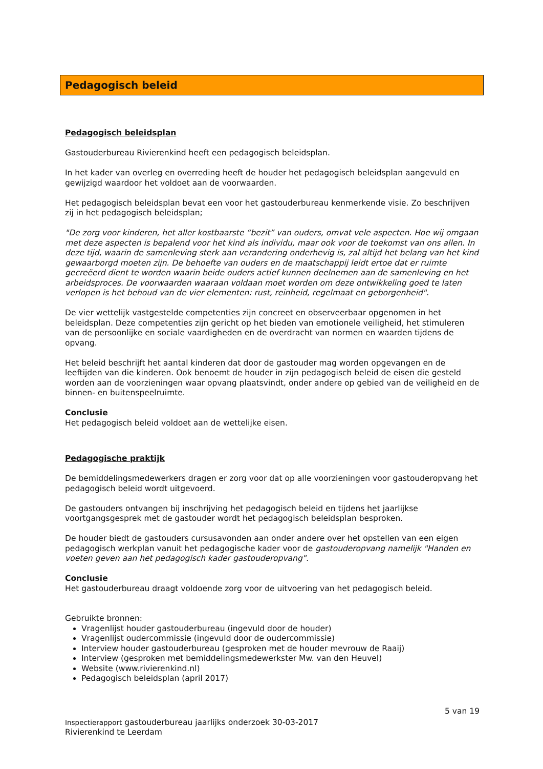Pedagogisch beleid
Pedagogisch beleidsplan
Gastouderbureau Rivierenkind heeft een pedagogisch beleidsplan.
In het kader van overleg en overreding heeft de houder het pedagogisch beleidsplan aangevuld en gewijzigd waardoor het voldoet aan de voorwaarden.
Het pedagogisch beleidsplan bevat een voor het gastouderbureau kenmerkende visie. Zo beschrijven zij in het pedagogisch beleidsplan;
"De zorg voor kinderen, het aller kostbaarste “bezit” van ouders, omvat vele aspecten. Hoe wij omgaan met deze aspecten is bepalend voor het kind als individu, maar ook voor de toekomst van ons allen. In deze tijd, waarin de samenleving sterk aan verandering onderhevig is, zal altijd het belang van het kind gewaarborgd moeten zijn. De behoefte van ouders en de maatschappij leidt ertoe dat er ruimte gecreëerd dient te worden waarin beide ouders actief kunnen deelnemen aan de samenleving en het arbeidsproces. De voorwaarden waaraan voldaan moet worden om deze ontwikkeling goed te laten verlopen is het behoud van de vier elementen: rust, reinheid, regelmaat en geborgenheid".
De vier wettelijk vastgestelde competenties zijn concreet en observeerbaar opgenomen in het beleidsplan. Deze competenties zijn gericht op het bieden van emotionele veiligheid, het stimuleren van de persoonlijke en sociale vaardigheden en de overdracht van normen en waarden tijdens de opvang.
Het beleid beschrijft het aantal kinderen dat door de gastouder mag worden opgevangen en de leeftijden van die kinderen. Ook benoemt de houder in zijn pedagogisch beleid de eisen die gesteld worden aan de voorzieningen waar opvang plaatsvindt, onder andere op gebied van de veiligheid en de binnen- en buitenspeelruimte.
Conclusie
Het pedagogisch beleid voldoet aan de wettelijke eisen.
Pedagogische praktijk
De bemiddelingsmedewerkers dragen er zorg voor dat op alle voorzieningen voor gastouderopvang het pedagogisch beleid wordt uitgevoerd.
De gastouders ontvangen bij inschrijving het pedagogisch beleid en tijdens het jaarlijkse voortgangsgesprek met de gastouder wordt het pedagogisch beleidsplan besproken.
De houder biedt de gastouders cursusavonden aan onder andere over het opstellen van een eigen pedagogisch werkplan vanuit het pedagogische kader voor de gastouderopvang namelijk "Handen en voeten geven aan het pedagogisch kader gastouderopvang".
Conclusie
Het gastouderbureau draagt voldoende zorg voor de uitvoering van het pedagogisch beleid.
Gebruikte bronnen:
Vragenlijst houder gastouderbureau (ingevuld door de houder)
Vragenlijst oudercommissie (ingevuld door de oudercommissie)
Interview houder gastouderbureau (gesproken met de houder mevrouw de Raaij)
Interview (gesproken met bemiddelingsmedewerkster Mw. van den Heuvel)
Website (www.rivierenkind.nl)
Pedagogisch beleidsplan (april 2017)
5 van 19
Inspectierapport gastouderbureau jaarlijks onderzoek 30-03-2017
Rivierenkind te Leerdam